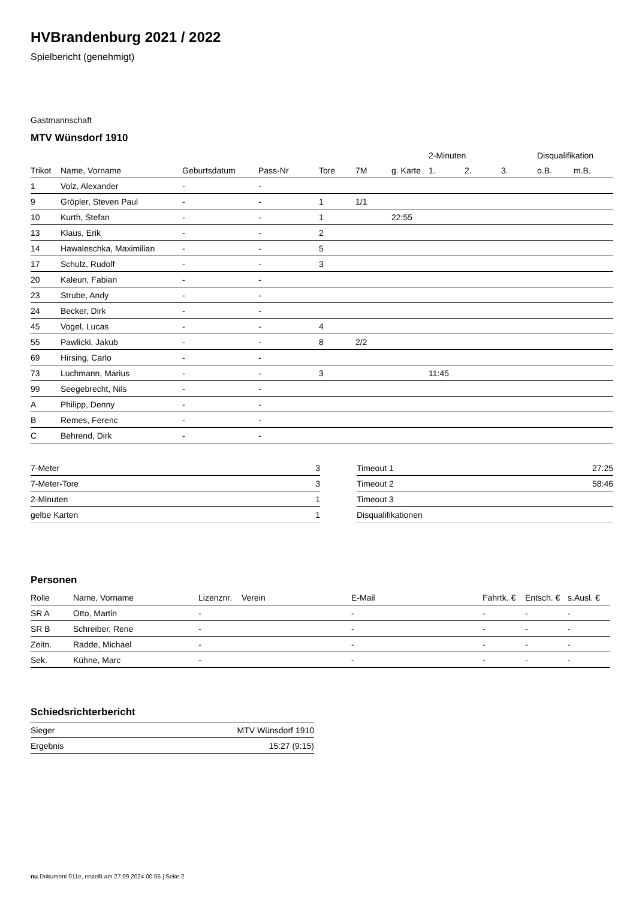HVBrandenburg 2021 / 2022
Spielbericht (genehmigt)
Gastmannschaft
MTV Wünsdorf 1910
| | | | | | | | 2-Minuten | | | Disqualifikation | |
| --- | --- | --- | --- | --- | --- | --- | --- | --- | --- | --- | --- |
| Trikot | Name, Vorname | Geburtsdatum | Pass-Nr | Tore | 7M | g. Karte | 1. | 2. | 3. | o.B. | m.B. |
| 1 | Volz, Alexander | - | - | | | | | | | | |
| 9 | Gröpler, Steven Paul | - | - | 1 | 1/1 | | | | | | |
| 10 | Kurth, Stefan | - | - | 1 | | 22:55 | | | | | |
| 13 | Klaus, Erik | - | - | 2 | | | | | | | |
| 14 | Hawaleschka, Maximilian | - | - | 5 | | | | | | | |
| 17 | Schulz, Rudolf | - | - | 3 | | | | | | | |
| 20 | Kaleun, Fabian | - | - | | | | | | | | |
| 23 | Strube, Andy | - | - | | | | | | | | |
| 24 | Becker, Dirk | - | - | | | | | | | | |
| 45 | Vogel, Lucas | - | - | 4 | | | | | | | |
| 55 | Pawlicki, Jakub | - | - | 8 | 2/2 | | | | | | |
| 69 | Hirsing, Carlo | - | - | | | | | | | | |
| 73 | Luchmann, Marius | - | - | 3 | | | 11:45 | | | | |
| 99 | Seegebrecht, Nils | - | - | | | | | | | | |
| A | Philipp, Denny | - | - | | | | | | | | |
| B | Remes, Ferenc | - | - | | | | | | | | |
| C | Behrend, Dirk | - | - | | | | | | | | |
| 7-Meter | 3 |
| 7-Meter-Tore | 3 |
| 2-Minuten | 1 |
| gelbe Karten | 1 |
| Timeout 1 | 27:25 |
| Timeout 2 | 58:46 |
| Timeout 3 | |
| Disqualifikationen | |
Personen
| Rolle | Name, Vorname | Lizenznr. | Verein | E-Mail | Fahrtk. € | Entsch. € | s.Ausl. € |
| --- | --- | --- | --- | --- | --- | --- | --- |
| SR A | Otto, Martin | - | | - | - | - | - |
| SR B | Schreiber, Rene | - | | - | - | - | - |
| Zeitn. | Radde, Michael | - | | - | - | - | - |
| Sek. | Kühne, Marc | - | | - | - | - | - |
Schiedsrichterbericht
| Sieger | MTV Wünsdorf 1910 |
| Ergebnis | 15:27 (9:15) |
nu.Dokument 011e, erstellt am 27.09.2024 00:55 | Seite 2